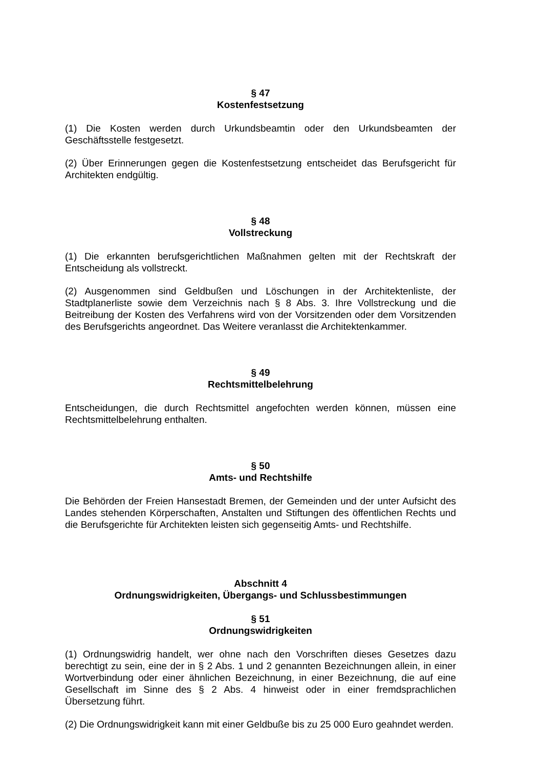§ 47
Kostenfestsetzung
(1) Die Kosten werden durch Urkundsbeamtin oder den Urkundsbeamten der Geschäftsstelle festgesetzt.
(2) Über Erinnerungen gegen die Kostenfestsetzung entscheidet das Berufsgericht für Architekten endgültig.
§ 48
Vollstreckung
(1) Die erkannten berufsgerichtlichen Maßnahmen gelten mit der Rechtskraft der Entscheidung als vollstreckt.
(2) Ausgenommen sind Geldbußen und Löschungen in der Architektenliste, der Stadtplanerliste sowie dem Verzeichnis nach § 8 Abs. 3. Ihre Vollstreckung und die Beitreibung der Kosten des Verfahrens wird von der Vorsitzenden oder dem Vorsitzenden des Berufsgerichts angeordnet. Das Weitere veranlasst die Architektenkammer.
§ 49
Rechtsmittelbelehrung
Entscheidungen, die durch Rechtsmittel angefochten werden können, müssen eine Rechtsmittelbelehrung enthalten.
§ 50
Amts- und Rechtshilfe
Die Behörden der Freien Hansestadt Bremen, der Gemeinden und der unter Aufsicht des Landes stehenden Körperschaften, Anstalten und Stiftungen des öffentlichen Rechts und die Berufsgerichte für Architekten leisten sich gegenseitig Amts- und Rechtshilfe.
Abschnitt 4
Ordnungswidrigkeiten, Übergangs- und Schlussbestimmungen
§ 51
Ordnungswidrigkeiten
(1) Ordnungswidrig handelt, wer ohne nach den Vorschriften dieses Gesetzes dazu berechtigt zu sein, eine der in § 2 Abs. 1 und 2 genannten Bezeichnungen allein, in einer Wortverbindung oder einer ähnlichen Bezeichnung, in einer Bezeichnung, die auf eine Gesellschaft im Sinne des § 2 Abs. 4 hinweist oder in einer fremdsprachlichen Übersetzung führt.
(2) Die Ordnungswidrigkeit kann mit einer Geldbuße bis zu 25 000 Euro geahndet werden.